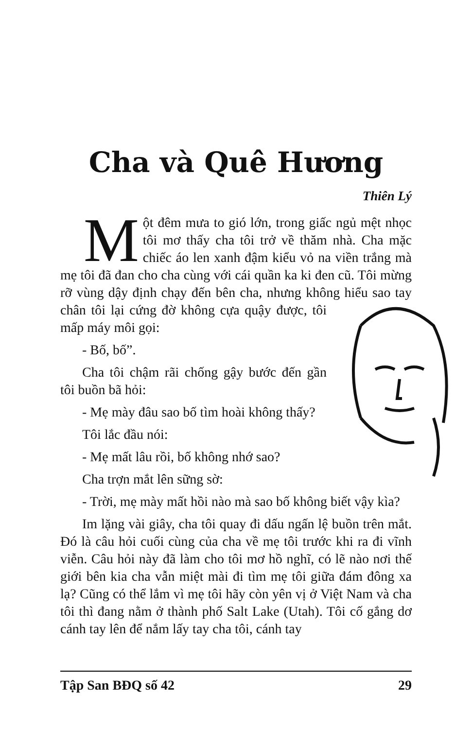Cha và Quê Hương
Thiên Lý
Một đêm mưa to gió lớn, trong giấc ngủ mệt nhọc tôi mơ thấy cha tôi trở về thăm nhà. Cha mặc chiếc áo len xanh đậm kiểu vỏ na viền trắng mà mẹ tôi đã đan cho cha cùng với cái quần ka ki đen cũ. Tôi mừng rỡ vùng dậy định chạy đến bên cha, nhưng không hiểu sao tay chân tôi lại cứng đờ không cựa quậy được, tôi mấp máy môi gọi:
- Bố, bố”.
Cha tôi chậm rãi chống gậy bước đến gần tôi buồn bã hỏi:
- Mẹ mày đâu sao bố tìm hoài không thấy?
Tôi lắc đầu nói:
- Mẹ mất lâu rồi, bố không nhớ sao?
Cha trợn mắt lên sững sờ:
- Trời, mẹ mày mất hồi nào mà sao bố không biết vậy kìa?
Im lặng vài giây, cha tôi quay đi dấu ngấn lệ buồn trên mắt. Đó là câu hỏi cuối cùng của cha về mẹ tôi trước khi ra đi vĩnh viễn. Câu hỏi này đã làm cho tôi mơ hồ nghĩ, có lẽ nào nơi thế giới bên kia cha vẫn miệt mài đi tìm mẹ tôi giữa đám đông xa lạ? Cũng có thể lắm vì mẹ tôi hãy còn yên vị ở Việt Nam và cha tôi thì đang nằm ở thành phố Salt Lake (Utah). Tôi cố gắng dơ cánh tay lên để nắm lấy tay cha tôi, cánh tay
Tập San BĐQ số 42 29